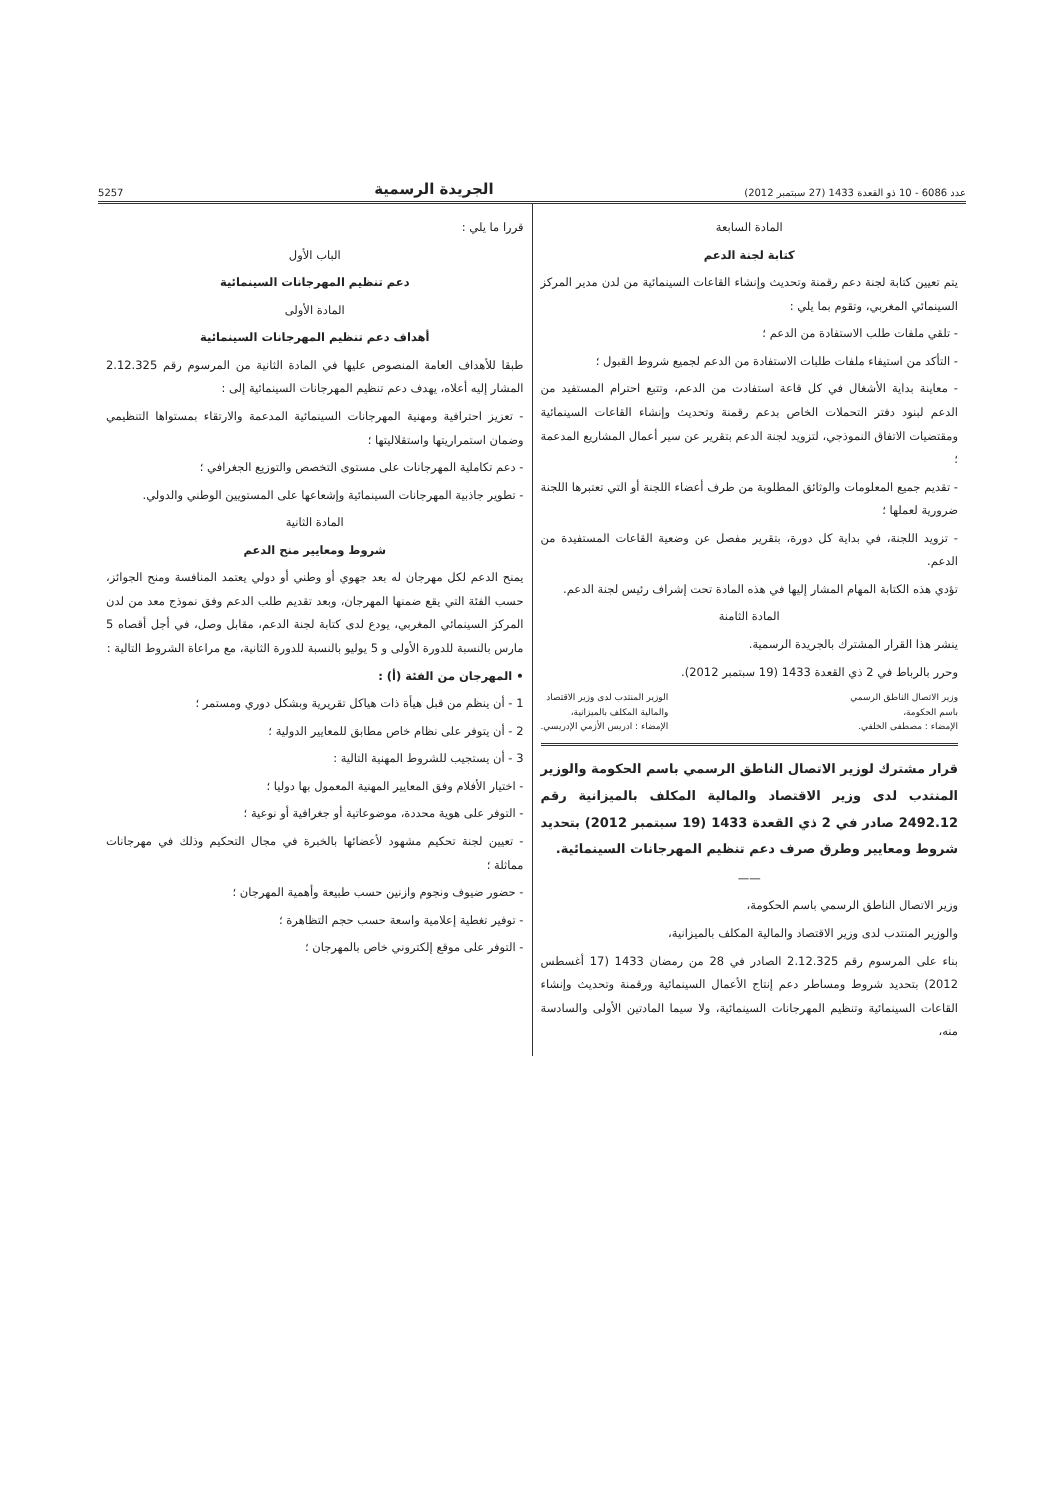عدد 6086 - 10 ذو القعدة 1433 (27 سبتمبر 2012) الجريدة الرسمية 5257
المادة السابعة
كتابة لجنة الدعم
يتم تعيين كتابة لجنة دعم رقمنة وتحديث وإنشاء القاعات السينمائية من لدن مدير المركز السينمائي المغربي، وتقوم بما يلي :
- تلقي ملفات طلب الاستفادة من الدعم ؛
- التأكد من استيفاء ملفات طلبات الاستفادة من الدعم لجميع شروط القبول ؛
- معاينة بداية الأشغال في كل قاعة استفادت من الدعم، وتتبع احترام المستفيد من الدعم لبنود دفتر التحملات الخاص بدعم رقمنة وتحديث وإنشاء القاعات السينمائية ومقتضيات الاتفاق النموذجي، لتزويد لجنة الدعم بتقرير عن سير أعمال المشاريع المدعمة ؛
- تقديم جميع المعلومات والوثائق المطلوبة من طرف أعضاء اللجنة أو التي تعتبرها اللجنة ضرورية لعملها ؛
- تزويد اللجنة، في بداية كل دورة، بتقرير مفصل عن وضعية القاعات المستفيدة من الدعم.
تؤدي هذه الكتابة المهام المشار إليها في هذه المادة تحت إشراف رئيس لجنة الدعم.
المادة الثامنة
ينشر هذا القرار المشترك بالجريدة الرسمية.
وحرر بالرباط في 2 ذي القعدة 1433 (19 سبتمبر 2012).
وزير الاتصال الناطق الرسمي
باسم الحكومة،
الإمضاء : مصطفى الخلفي.
الوزير المنتدب لدى وزير الاقتصاد
والمالية المكلف بالميزانية،
الإمضاء : ادريس الأزمي الإدريسي.
قرار مشترك لوزير الاتصال الناطق الرسمي باسم الحكومة والوزير المنتدب لدى وزير الاقتصاد والمالية المكلف بالميزانية رقم 2492.12 صادر في 2 ذي القعدة 1433 (19 سبتمبر 2012) بتحديد شروط ومعايير وطرق صرف دعم تنظيم المهرجانات السينمائية.
——
وزير الاتصال الناطق الرسمي باسم الحكومة،
والوزير المنتدب لدى وزير الاقتصاد والمالية المكلف بالميزانية،
بناء على المرسوم رقم 2.12.325 الصادر في 28 من رمضان 1433 (17 أغسطس 2012) بتحديد شروط ومساطر دعم إنتاج الأعمال السينمائية ورقمنة وتحديث وإنشاء القاعات السينمائية وتنظيم المهرجانات السينمائية، ولا سيما المادتين الأولى والسادسة منه،
قررا ما يلي :
الباب الأول
دعم تنظيم المهرجانات السينمائية
المادة الأولى
أهداف دعم تنظيم المهرجانات السينمائية
طبقا للأهداف العامة المنصوص عليها في المادة الثانية من المرسوم رقم 2.12.325 المشار إليه أعلاه، يهدف دعم تنظيم المهرجانات السينمائية إلى :
- تعزيز احترافية ومهنية المهرجانات السينمائية المدعمة والارتقاء بمستواها التنظيمي وضمان استمراريتها واستقلاليتها ؛
- دعم تكاملية المهرجانات على مستوى التخصص والتوزيع الجغرافي ؛
- تطوير جاذبية المهرجانات السينمائية وإشعاعها على المستويين الوطني والدولي.
المادة الثانية
شروط ومعايير منح الدعم
يمنح الدعم لكل مهرجان له بعد جهوي أو وطني أو دولي يعتمد المنافسة ومنح الجوائز، حسب الفئة التي يقع ضمنها المهرجان، وبعد تقديم طلب الدعم وفق نموذج معد من لدن المركز السينمائي المغربي، يودع لدى كتابة لجنة الدعم، مقابل وصل، في أجل أقصاه 5 مارس بالنسبة للدورة الأولى و 5 يوليو بالنسبة للدورة الثانية، مع مراعاة الشروط التالية :
• المهرجان من الفئة (أ) :
1 - أن ينظم من قبل هيأة ذات هياكل تقريرية وبشكل دوري ومستمر ؛
2 - أن يتوفر على نظام خاص مطابق للمعايير الدولية ؛
3 - أن يستجيب للشروط المهنية التالية :
- اختيار الأفلام وفق المعايير المهنية المعمول بها دوليا ؛
- التوفر على هوية محددة، موضوعاتية أو جغرافية أو نوعية ؛
- تعيين لجنة تحكيم مشهود لأعضائها بالخبرة في مجال التحكيم وذلك في مهرجانات مماثلة ؛
- حضور ضيوف ونجوم وازنين حسب طبيعة وأهمية المهرجان ؛
- توفير تغطية إعلامية واسعة حسب حجم التظاهرة ؛
- التوفر على موقع إلكتروني خاص بالمهرجان ؛